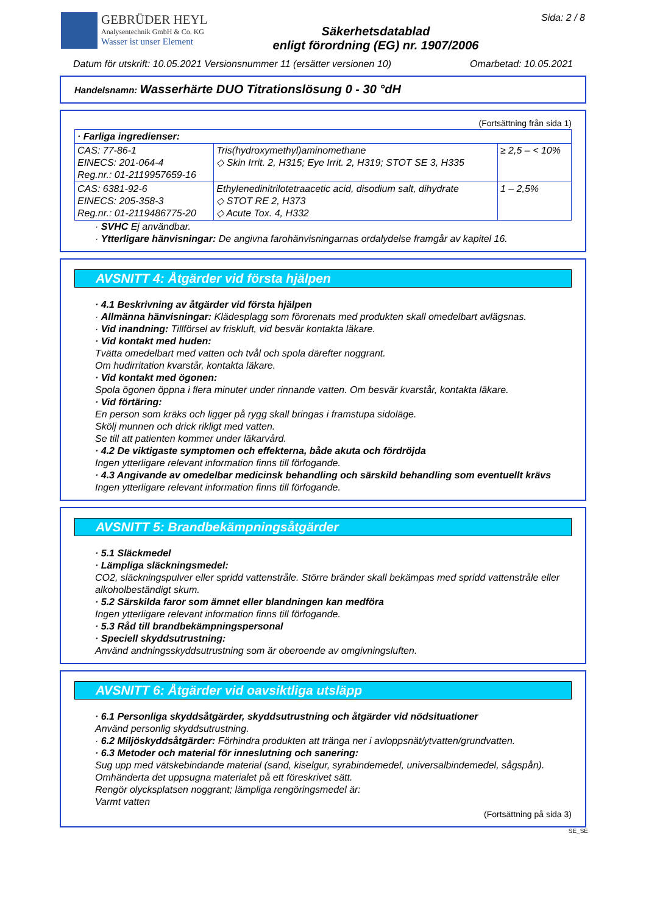GEBRÜDER HEYL
Analysentechnik GmbH & Co. KG
Wasser ist unser Element
Säkerhetsdatablad
enligt förordning (EG) nr. 1907/2006
Sida: 2 / 8
Datum för utskrift: 10.05.2021 Versionsnummer 11 (ersätter versionen 10) Omarbetad: 10.05.2021
Handelsnamn: Wasserhärte DUO Titrationslösung 0 - 30 °dH
(Fortsättning från sida 1)
| · Farliga ingredienser: | | |
| CAS: 77-86-1 EINECS: 201-064-4 Reg.nr.: 01-2119957659-16 | Tris(hydroxymethyl)aminomethane ◇ Skin Irrit. 2, H315; Eye Irrit. 2, H319; STOT SE 3, H335 | ≥ 2,5 – < 10% |
| CAS: 6381-92-6 EINECS: 205-358-3 Reg.nr.: 01-2119486775-20 | Ethylenedinitrilotetraacetic acid, disodium salt, dihydrate ◇ STOT RE 2, H373 ◇ Acute Tox. 4, H332 | 1 – 2,5% |
· SVHC Ej användbar.
· Ytterligare hänvisningar: De angivna farohänvisningarnas ordalydelse framgår av kapitel 16.
AVSNITT 4: Åtgärder vid första hjälpen
· 4.1 Beskrivning av åtgärder vid första hjälpen
· Allmänna hänvisningar: Klädesplagg som förorenats med produkten skall omedelbart avlägsnas.
· Vid inandning: Tillförsel av friskluft, vid besvär kontakta läkare.
· Vid kontakt med huden:
Tvätta omedelbart med vatten och tvål och spola därefter noggrant.
Om hudirritation kvarstår, kontakta läkare.
· Vid kontakt med ögonen:
Spola ögonen öppna i flera minuter under rinnande vatten. Om besvär kvarstår, kontakta läkare.
· Vid förtäring:
En person som kräks och ligger på rygg skall bringas i framstupa sidoläge.
Skölj munnen och drick rikligt med vatten.
Se till att patienten kommer under läkarvård.
· 4.2 De viktigaste symptomen och effekterna, både akuta och fördröjda
Ingen ytterligare relevant information finns till förfogande.
· 4.3 Angivande av omedelbar medicinsk behandling och särskild behandling som eventuellt krävs
Ingen ytterligare relevant information finns till förfogande.
AVSNITT 5: Brandbekämpningsåtgärder
· 5.1 Släckmedel
· Lämpliga släckningsmedel:
CO2, släckningspulver eller spridd vattenstråle. Större bränder skall bekämpas med spridd vattenstråle eller alkoholbeständigt skum.
· 5.2 Särskilda faror som ämnet eller blandningen kan medföra
Ingen ytterligare relevant information finns till förfogande.
· 5.3 Råd till brandbekämpningspersonal
· Speciell skyddsutrustning:
Använd andningsskyddsutrustning som är oberoende av omgivningsluften.
AVSNITT 6: Åtgärder vid oavsiktliga utsläpp
· 6.1 Personliga skyddsåtgärder, skyddsutrustning och åtgärder vid nödsituationer
Använd personlig skyddsutrustning.
· 6.2 Miljöskyddsåtgärder: Förhindra produkten att tränga ner i avloppsnät/ytvatten/grundvatten.
· 6.3 Metoder och material för inneslutning och sanering:
Sug upp med vätskebindande material (sand, kiselgur, syrabindemedel, universalbindemedel, sågspån).
Omhänderta det uppsugna materialet på ett föreskrivet sätt.
Rengör olycksplatsen noggrant; lämpliga rengöringsmedel är:
Varmt vatten
(Fortsättning på sida 3)
SE_SE